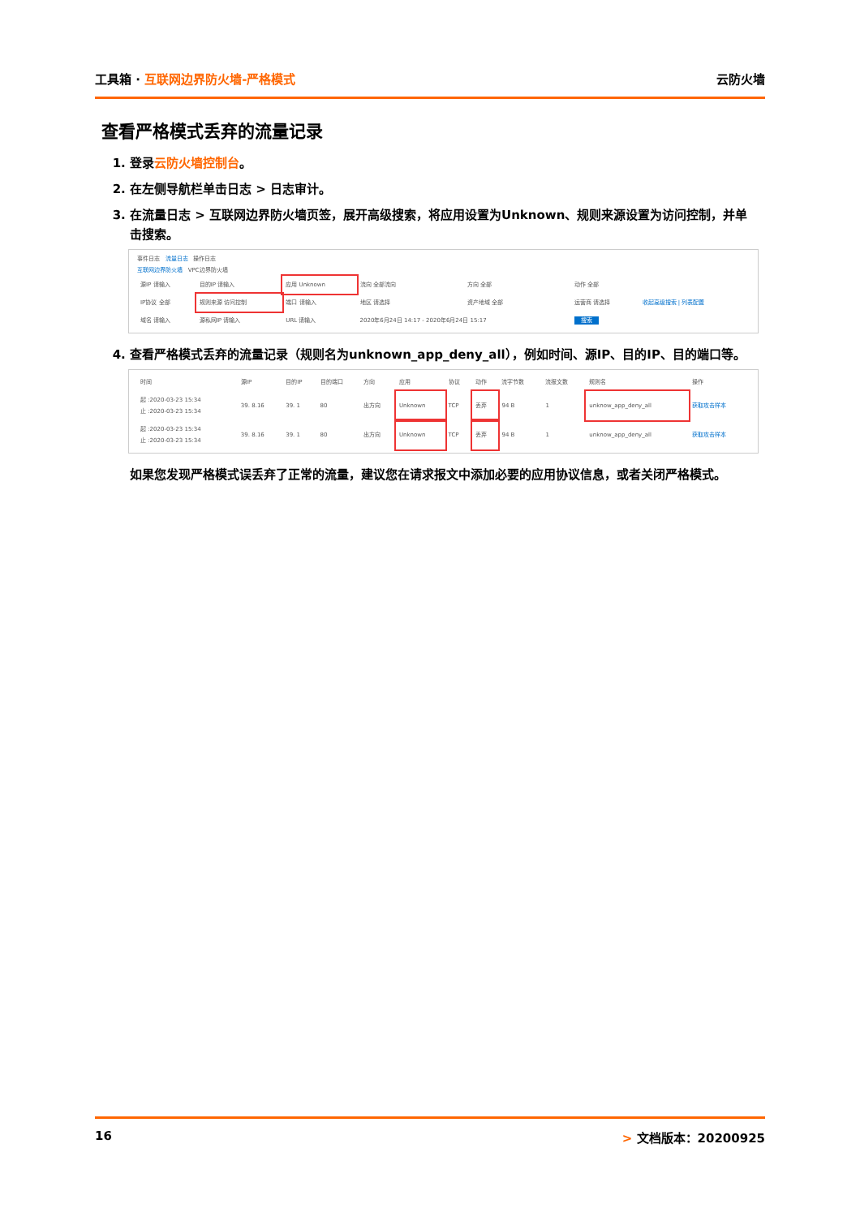工具箱 · 互联网边界防火墙-严格模式 云防火墙
查看严格模式丢弃的流量记录
1. 登录云防火墙控制台。
2. 在左侧导航栏单击日志 > 日志审计。
3. 在流量日志 > 互联网边界防火墙页签，展开高级搜索，将应用设置为Unknown、规则来源设置为访问控制，并单击搜索。
事件日志 流量日志 操作日志
互联网边界防火墙 VPC边界防火墙
| 源IP 请输入 | 目的IP 请输入 | 应用 Unknown | 流向 全部流向 | 方向 全部 | 动作 全部 | |
| IP协议 全部 | 规则来源 访问控制 | 端口 请输入 | 地区 请选择 | 资产地域 全部 | 运营商 请选择 | 收起高级搜索 / 列表配置 |
| 域名 请输入 | 源私网IP 请输入 | URL 请输入 | 2020年6月24日 14:17 - 2020年6月24日 15:17 | | 搜索 | |
4. 查看严格模式丢弃的流量记录（规则名为unknown_app_deny_all），例如时间、源IP、目的IP、目的端口等。
| 时间 | 源IP | 目的IP | 目的端口 | 方向 | 应用 | 协议 | 动作 | 流字节数 | 流报文数 | 规则名 | 操作 |
| --- | --- | --- | --- | --- | --- | --- | --- | --- | --- | --- | --- |
| 起 :2020-03-23 15:34 止 :2020-03-23 15:34 | 39.​ 8.16 | 39.​ 1 | 80 | 出方向 | Unknown | TCP | 丢弃 | 94 B | 1 | unknow_app_deny_all | 获取攻击样本 |
| 起 :2020-03-23 15:34 止 :2020-03-23 15:34 | 39.​ 8.16 | 39.​ 1 | 80 | 出方向 | Unknown | TCP | 丢弃 | 94 B | 1 | unknow_app_deny_all | 获取攻击样本 |
如果您发现严格模式误丢弃了正常的流量，建议您在请求报文中添加必要的应用协议信息，或者关闭严格模式。
16 > 文档版本：20200925